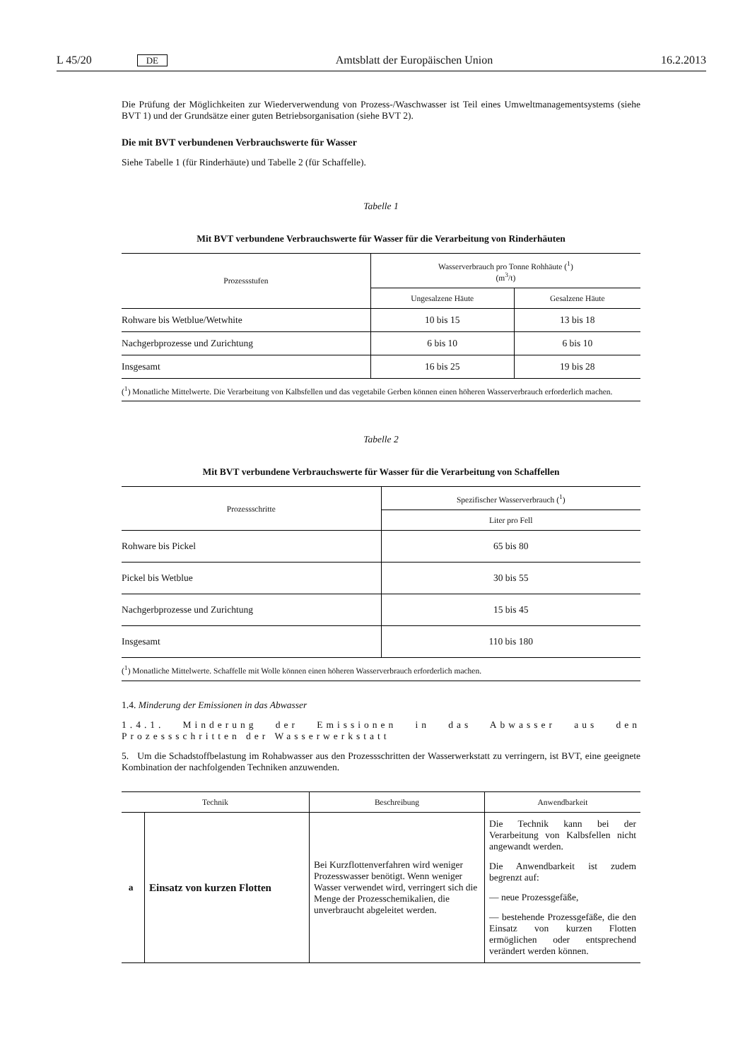L 45/20 DE Amtsblatt der Europäischen Union 16.2.2013
Die Prüfung der Möglichkeiten zur Wiederverwendung von Prozess-/Waschwasser ist Teil eines Umweltmanagement­systems (siehe BVT 1) und der Grundsätze einer guten Betriebsorganisation (siehe BVT 2).
Die mit BVT verbundenen Verbrauchswerte für Wasser
Siehe Tabelle 1 (für Rinderhäute) und Tabelle 2 (für Schaffelle).
Tabelle 1
Mit BVT verbundene Verbrauchswerte für Wasser für die Verarbeitung von Rinderhäuten
| Prozessstufen | Wasserverbrauch pro Tonne Rohhäute (<sup>1</sup>) (m<sup>3</sup>/t) | |
| --- | --- | --- |
| | Ungesalzene Häute | Gesalzene Häute |
| Rohware bis Wetblue/Wetwhite | 10 bis 15 | 13 bis 18 |
| Nachgerbprozesse und Zurichtung | 6 bis 10 | 6 bis 10 |
| Insgesamt | 16 bis 25 | 19 bis 28 |
| (<sup>1</sup>) Monatliche Mittelwerte. Die Verarbeitung von Kalbsfellen und das vegetabile Gerben können einen höheren Wasserverbrauch erforderlich machen. | | |
Tabelle 2
Mit BVT verbundene Verbrauchswerte für Wasser für die Verarbeitung von Schaffellen
| Prozessschritte | Spezifischer Wasserverbrauch (<sup>1</sup>) |
| --- | --- |
| | Liter pro Fell |
| Rohware bis Pickel | 65 bis 80 |
| Pickel bis Wetblue | 30 bis 55 |
| Nachgerbprozesse und Zurichtung | 15 bis 45 |
| Insgesamt | 110 bis 180 |
| (<sup>1</sup>) Monatliche Mittelwerte. Schaffelle mit Wolle können einen höheren Wasserverbrauch erforderlich machen. | |
1.4. Minderung der Emissionen in das Abwasser
1.4.1. Minderung der Emissionen in das Abwasser aus den Prozessschritten der Wasserwerkstatt
5. Um die Schadstoffbelastung im Rohabwasser aus den Prozessschritten der Wasserwerkstatt zu verringern, ist BVT, eine geeignete Kombination der nachfolgenden Techniken anzuwenden.
| Technik | | Beschreibung | Anwendbarkeit |
| --- | --- | --- | --- |
| a | Einsatz von kurzen Flotten | Bei Kurzflottenverfahren wird weniger Prozesswasser benötigt. Wenn weniger Wasser verwendet wird, verringert sich die Menge der Prozesschemikalien, die unverbraucht abgeleitet werden. | Die Technik kann bei der Verarbeitung von Kalbsfellen nicht angewandt werden. Die Anwendbarkeit ist zudem begrenzt auf: — neue Prozessgefäße, — bestehende Prozessgefäße, die den Einsatz von kurzen Flotten ermöglichen oder entsprechend verändert werden können. |